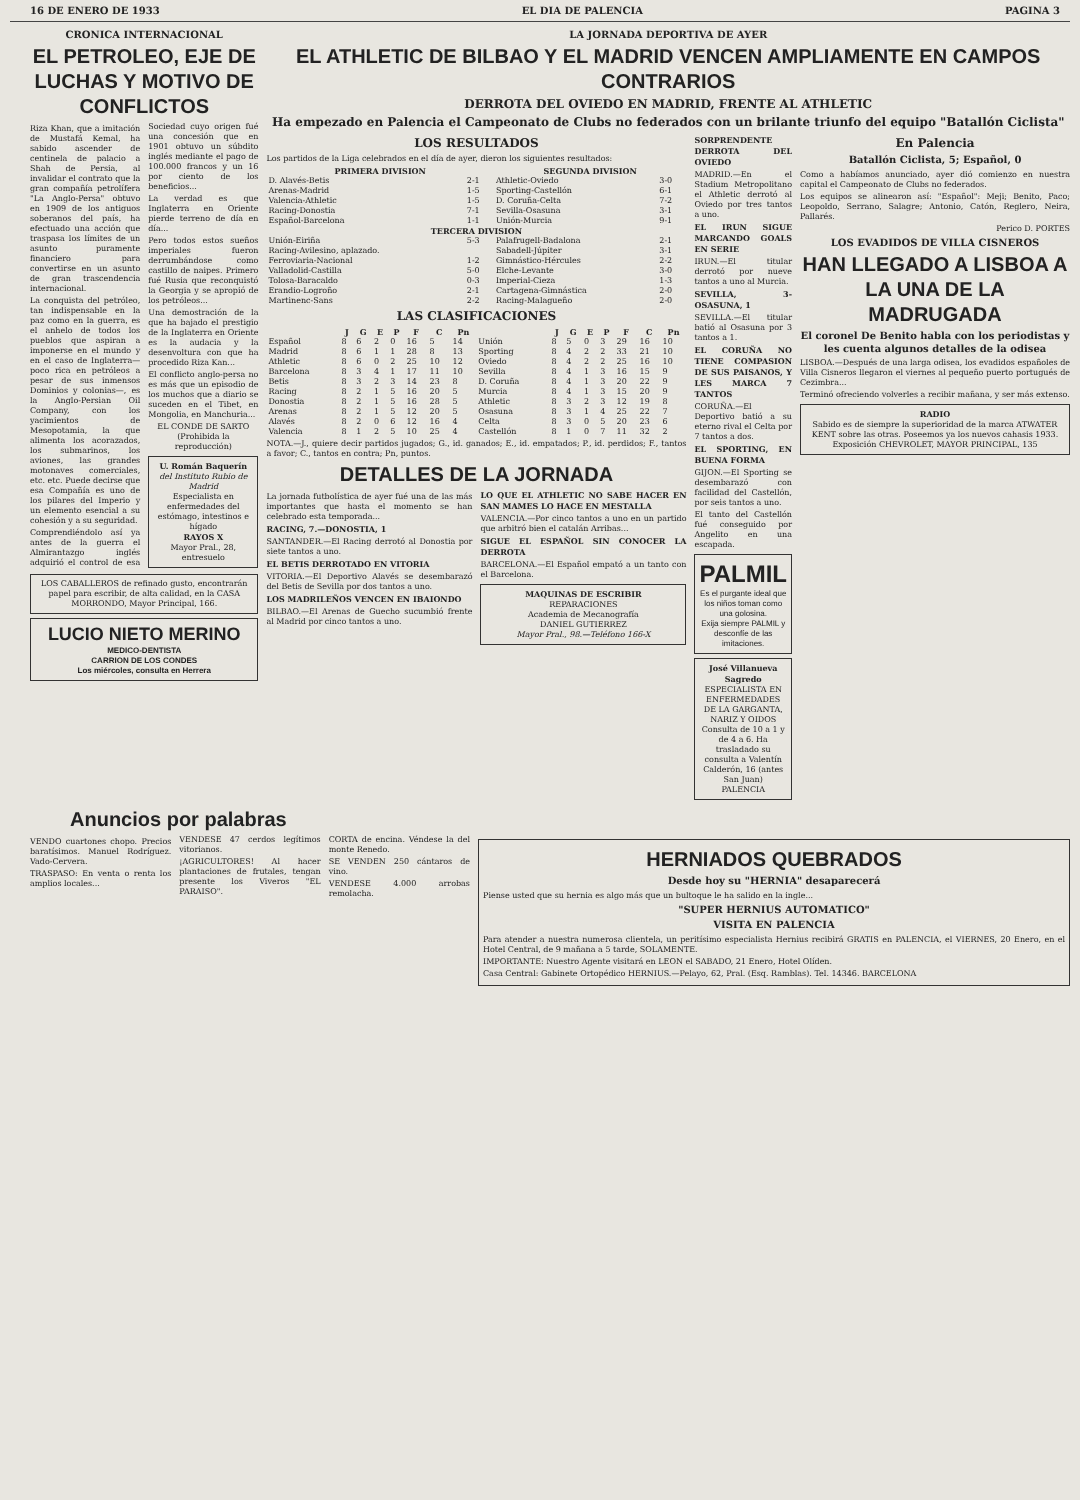16 DE ENERO DE 1933 EL DIA DE PALENCIA PAGINA 3
CRONICA INTERNACIONAL
EL PETROLEO, EJE DE LUCHAS Y MOTIVO DE CONFLICTOS
Riza Khan, que a imitación de Mustafá Kemal, ha sabido ascender de centinela de palacio a Shah de Persia, al invalidar el contrato que la gran compañía petrolífera "La Anglo-Persa" obtuvo en 1909 de los antiguos soberanos del país, ha efectuado una acción que traspasa los límites de un asunto puramente financiero para convertirse en un asunto de gran trascendencia internacional.
La conquista del petróleo, tan indispensable en la paz como en la guerra, es el anhelo de todos los pueblos que aspiran a imponerse en el mundo y en el caso de Inglaterra—poco rica en petróleos a pesar de sus inmensos Dominios y colonias—, es la Anglo-Persian Oil Company, con los yacimientos de Mesopotamia, la que alimenta los acorazados, los submarinos, los aviones, las grandes motonaves comerciales, etc. etc. Puede decirse que esa Compañía es uno de los pilares del Imperio y un elemento esencial a su cohesión y a su seguridad.
Comprendiéndolo así ya antes de la guerra el Almirantazgo inglés adquirió el control de esa Sociedad cuyo origen fué una concesión que en 1901 obtuvo un súbdito inglés mediante el pago de 100.000 francos y un 16 por ciento de los beneficios...
La verdad es que Inglaterra en Oriente pierde terreno de día en día...
Pero todos estos sueños imperiales fueron derrumbándose como castillo de naipes. Primero fué Rusia que reconquistó la Georgia y se apropió de los petróleos...
Una demostración de la que ha bajado el prestigio de la Inglaterra en Oriente es la audacia y la desenvoltura con que ha procedido Riza Kan...
El conflicto anglo-persa no es más que un episodio de los muchos que a diario se suceden en el Tibet, en Mongolia, en Manchuria...
EL CONDE DE SARTO
(Prohibida la reproducción)
U. Román Baquerín
del Instituto Rubio de Madrid
Especialista en enfermedades del estómago, intestinos e hígado
RAYOS X
Mayor Pral., 28, entresuelo
LOS CABALLEROS de refinado gusto, encontrarán papel para escribir, de alta calidad, en la CASA MORRONDO, Mayor Principal, 166.
LUCIO NIETO MERINO
MEDICO-DENTISTA
CARRION DE LOS CONDES
Los miércoles, consulta en Herrera
LA JORNADA DEPORTIVA DE AYER
EL ATHLETIC DE BILBAO Y EL MADRID VENCEN AMPLIAMENTE EN CAMPOS CONTRARIOS
DERROTA DEL OVIEDO EN MADRID, FRENTE AL ATHLETIC
Ha empezado en Palencia el Campeonato de Clubs no federados con un brilante triunfo del equipo "Batallón Ciclista"
LOS RESULTADOS
Los partidos de la Liga celebrados en el día de ayer, dieron los siguientes resultados:
| PRIMERA DIVISION | | SEGUNDA DIVISION | |
| --- | --- | --- | --- |
| D. Alavés-Betis | 2-1 | Athletic-Oviedo | 3-0 |
| Arenas-Madrid | 1-5 | Sporting-Castellón | 6-1 |
| Valencia-Athletic | 1-5 | D. Coruña-Celta | 7-2 |
| Racing-Donostia | 7-1 | Sevilla-Osasuna | 3-1 |
| Español-Barcelona | 1-1 | Unión-Murcia | 9-1 |
| TERCERA DIVISION | | | |
| Unión-Eiriña | 5-3 | Palafrugell-Badalona | 2-1 |
| Racing-Avilesino, aplazado. | | Sabadell-Júpiter | 3-1 |
| Ferroviaria-Nacional | 1-2 | Gimnástico-Hércules | 2-2 |
| Valladolid-Castilla | 5-0 | Elche-Levante | 3-0 |
| Tolosa-Baracaldo | 0-3 | Imperial-Cieza | 1-3 |
| Erandio-Logroño | 2-1 | Cartagena-Gimnástica | 2-0 |
| Martinenc-Sans | 2-2 | Racing-Malagueño | 2-0 |
LAS CLASIFICACIONES
| | J | G | E | P | F | C | Pn | | J | G | E | P | F | C | Pn |
| --- | --- | --- | --- | --- | --- | --- | --- | --- | --- | --- | --- | --- | --- | --- | --- |
| Español | 8 | 6 | 2 | 0 | 16 | 5 | 14 | Unión | 8 | 5 | 0 | 3 | 29 | 16 | 10 |
| Madrid | 8 | 6 | 1 | 1 | 28 | 8 | 13 | Sporting | 8 | 4 | 2 | 2 | 33 | 21 | 10 |
| Athletic | 8 | 6 | 0 | 2 | 25 | 10 | 12 | Oviedo | 8 | 4 | 2 | 2 | 25 | 16 | 10 |
| Barcelona | 8 | 3 | 4 | 1 | 17 | 11 | 10 | Sevilla | 8 | 4 | 1 | 3 | 16 | 15 | 9 |
| Betis | 8 | 3 | 2 | 3 | 14 | 23 | 8 | D. Coruña | 8 | 4 | 1 | 3 | 20 | 22 | 9 |
| Racing | 8 | 2 | 1 | 5 | 16 | 20 | 5 | Murcia | 8 | 4 | 1 | 3 | 15 | 20 | 9 |
| Donostia | 8 | 2 | 1 | 5 | 16 | 28 | 5 | Athletic | 8 | 3 | 2 | 3 | 12 | 19 | 8 |
| Arenas | 8 | 2 | 1 | 5 | 12 | 20 | 5 | Osasuna | 8 | 3 | 1 | 4 | 25 | 22 | 7 |
| Alavés | 8 | 2 | 0 | 6 | 12 | 16 | 4 | Celta | 8 | 3 | 0 | 5 | 20 | 23 | 6 |
| Valencia | 8 | 1 | 2 | 5 | 10 | 25 | 4 | Castellón | 8 | 1 | 0 | 7 | 11 | 32 | 2 |
NOTA.—J., quiere decir partidos jugados; G., id. ganados; E., id. empatados; P., id. perdidos; F., tantos a favor; C., tantos en contra; Pn, puntos.
DETALLES DE LA JORNADA
La jornada futbolística de ayer fué una de las más importantes que hasta el momento se han celebrado esta temporada...
RACING, 7.—DONOSTIA, 1
SANTANDER.—El Racing derrotó al Donostia por siete tantos a uno.
EL BETIS DERROTADO EN VITORIA
VITORIA.—El Deportivo Alavés se desembarazó del Betis de Sevilla por dos tantos a uno.
LOS MADRILEÑOS VENCEN EN IBAIONDO
BILBAO.—El Arenas de Guecho sucumbió frente al Madrid por cinco tantos a uno.
LO QUE EL ATHLETIC NO SABE HACER EN SAN MAMES LO HACE EN MESTALLA
VALENCIA.—Por cinco tantos a uno en un partido que arbitró bien el catalán Arribas...
SIGUE EL ESPAÑOL SIN CONOCER LA DERROTA
BARCELONA.—El Español empató a un tanto con el Barcelona.
MAQUINAS DE ESCRIBIR
REPARACIONES
Academia de Mecanografía
DANIEL GUTIERREZ
Mayor Pral., 98.—Teléfono 166-X
SORPRENDENTE DERROTA DEL OVIEDO
MADRID.—En el Stadium Metropolitano el Athletic derrotó al Oviedo por tres tantos a uno.
EL IRUN SIGUE MARCANDO GOALS EN SERIE
IRUN.—El titular derrotó por nueve tantos a uno al Murcia.
SEVILLA, 3-OSASUNA, 1
SEVILLA.—El titular batió al Osasuna por 3 tantos a 1.
EL CORUÑA NO TIENE COMPASION DE SUS PAISANOS, Y LES MARCA 7 TANTOS
CORUÑA.—El Deportivo batió a su eterno rival el Celta por 7 tantos a dos.
EL SPORTING, EN BUENA FORMA
GIJON.—El Sporting se desembarazó con facilidad del Castellón, por seis tantos a uno.
El tanto del Castellón fué conseguido por Angelito en una escapada.
PALMIL
Es el purgante ideal que los niños toman como una golosina.
Exija siempre PALMIL y desconfíe de las imitaciones.
José Villanueva Sagredo
ESPECIALISTA EN ENFERMEDADES DE LA GARGANTA, NARIZ Y OIDOS
Consulta de 10 a 1 y de 4 a 6. Ha trasladado su consulta a Valentín Calderón, 16 (antes San Juan)
PALENCIA
En Palencia
Batallón Ciclista, 5; Español, 0
Como a habíamos anunciado, ayer dió comienzo en nuestra capital el Campeonato de Clubs no federados.
Los equipos se alinearon así: "Español": Meji; Benito, Paco; Leopoldo, Serrano, Salagre; Antonio, Catón, Reglero, Neira, Pallarés.
Perico D. PORTES
LOS EVADIDOS DE VILLA CISNEROS
HAN LLEGADO A LISBOA A LA UNA DE LA MADRUGADA
El coronel De Benito habla con los periodistas y les cuenta algunos detalles de la odisea
LISBOA.—Después de una larga odisea, los evadidos españoles de Villa Cisneros llegaron el viernes al pequeño puerto portugués de Cezimbra...
Terminó ofreciendo volverles a recibir mañana, y ser más extenso.
RADIO
Sabido es de siempre la superioridad de la marca ATWATER KENT sobre las otras. Poseemos ya los nuevos cahasis 1933.
Exposición CHEVROLET, MAYOR PRINCIPAL, 135
Anuncios por palabras
VENDO cuartones chopo. Precios baratísimos. Manuel Rodríguez. Vado-Cervera.
TRASPASO: En venta o renta los amplios locales...
VENDESE 47 cerdos legítimos vitorianos.
¡AGRICULTORES! Al hacer plantaciones de frutales, tengan presente los Viveros "EL PARAISO".
CORTA de encina. Véndese la del monte Renedo.
SE VENDEN 250 cántaros de vino.
VENDESE 4.000 arrobas remolacha.
HERNIADOS QUEBRADOS
Desde hoy su "HERNIA" desaparecerá
Piense usted que su hernia es algo más que un bultoque le ha salido en la ingle...
"SUPER HERNIUS AUTOMATICO"
VISITA EN PALENCIA
Para atender a nuestra numerosa clientela, un peritísimo especialista Hernius recibirá GRATIS en PALENCIA, el VIERNES, 20 Enero, en el Hotel Central, de 9 mañana a 5 tarde, SOLAMENTE.
IMPORTANTE: Nuestro Agente visitará en LEON el SABADO, 21 Enero, Hotel Olíden.
Casa Central: Gabinete Ortopédico HERNIUS.—Pelayo, 62, Pral. (Esq. Ramblas). Tel. 14346. BARCELONA